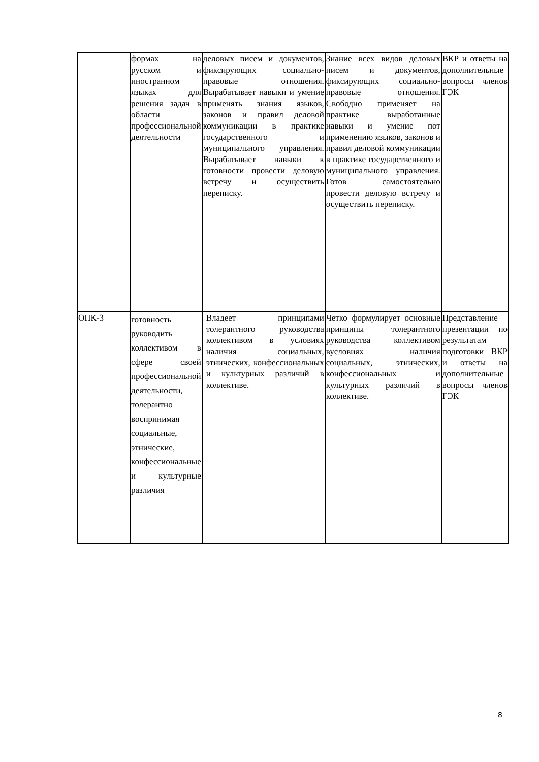| | формах на русском и иностранном языках для решения задач в области профессиональной деятельности | деловых писем и документов, фиксирующих социально-правовые отношения. Вырабатывает навыки и умение применять знания языков, законов и правил деловой коммуникации в практике государственного и муниципального управления. Вырабатывает навыки к готовности провести деловую встречу и осуществить переписку. | Знание всех видов деловых писем и документов, фиксирующих социально-правовые отношения. Свободно применяет на практике выработанные навыки и умение пот применению языков, законов и правил деловой коммуникации в практике государственного и муниципального управления. Готов самостоятельно провести деловую встречу и осуществить переписку. | ВКР и ответы на дополнительные вопросы членов ГЭК |
| ОПК-3 | готовность руководить коллективом в сфере своей профессиональной деятельности, толерантно воспринимая социальные, этнические, конфессиональные и культурные различия | Владеет принципами толерантного руководства коллективом в условиях наличия социальных, этнических, конфессиональных и культурных различий в коллективе. | Четко формулирует основные принципы толерантного руководства коллективом вусловиях наличия социальных, этнических, конфессиональных и культурных различий в коллективе. | Представление презентации по результатам подготовки ВКР и ответы на дополнительные вопросы членов ГЭК |
8